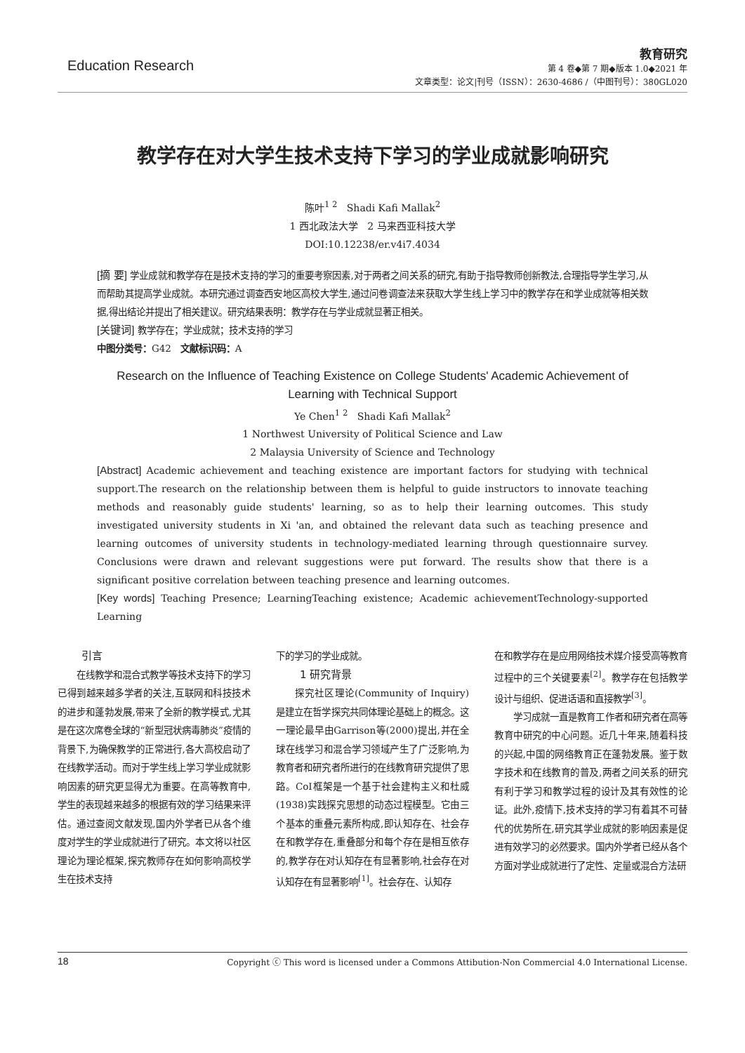Education Research
教育研究
第 4 卷◆第 7 期◆版本 1.0◆2021 年
文章类型：论文|刊号（ISSN）：2630-4686 /（中图刊号）：380GL020
教学存在对大学生技术支持下学习的学业成就影响研究
陈叶<sup>1 2</sup> Shadi Kafi Mallak<sup>2</sup>
1 西北政法大学 2 马来西亚科技大学
DOI:10.12238/er.v4i7.4034
[摘 要] 学业成就和教学存在是技术支持的学习的重要考察因素,对于两者之间关系的研究,有助于指导教师创新教法,合理指导学生学习,从而帮助其提高学业成就。本研究通过调查西安地区高校大学生,通过问卷调查法来获取大学生线上学习中的教学存在和学业成就等相关数据,得出结论并提出了相关建议。研究结果表明：教学存在与学业成就显著正相关。
[关键词] 教学存在；学业成就；技术支持的学习
中图分类号：G42 文献标识码：A
Research on the Influence of Teaching Existence on College Students' Academic Achievement of Learning with Technical Support
Ye Chen<sup>1 2</sup> Shadi Kafi Mallak<sup>2</sup>
1 Northwest University of Political Science and Law
2 Malaysia University of Science and Technology
[Abstract] Academic achievement and teaching existence are important factors for studying with technical support.The research on the relationship between them is helpful to guide instructors to innovate teaching methods and reasonably guide students' learning, so as to help their learning outcomes. This study investigated university students in Xi 'an, and obtained the relevant data such as teaching presence and learning outcomes of university students in technology-mediated learning through questionnaire survey. Conclusions were drawn and relevant suggestions were put forward. The results show that there is a significant positive correlation between teaching presence and learning outcomes.
[Key words] Teaching Presence; LearningTeaching existence; Academic achievementTechnology-supported Learning
引言
在线教学和混合式教学等技术支持下的学习已得到越来越多学者的关注,互联网和科技技术的进步和蓬勃发展,带来了全新的教学模式,尤其是在这次席卷全球的“新型冠状病毒肺炎”疫情的背景下,为确保教学的正常进行,各大高校启动了在线教学活动。而对于学生线上学习学业成就影响因素的研究更显得尤为重要。在高等教育中,学生的表现越来越多的根据有效的学习结果来评估。通过查阅文献发现,国内外学者已从各个维度对学生的学业成就进行了研究。本文将以社区理论为理论框架,探究教师存在如何影响高校学生在技术支持
下的学习的学业成就。
1 研究背景
探究社区理论(Community of Inquiry)是建立在哲学探究共同体理论基础上的概念。这一理论最早由Garrison等(2000)提出,并在全球在线学习和混合学习领域产生了广泛影响,为教育者和研究者所进行的在线教育研究提供了思路。CoI框架是一个基于社会建构主义和杜威(1938)实践探究思想的动态过程模型。它由三个基本的重叠元素所构成,即认知存在、社会存在和教学存在,重叠部分和每个存在是相互依存的,教学存在对认知存在有显著影响,社会存在对认知存在有显著影响<sup>[1]</sup>。社会存在、认知存
在和教学存在是应用网络技术媒介接受高等教育过程中的三个关键要素<sup>[2]</sup>。教学存在包括教学设计与组织、促进话语和直接教学<sup>[3]</sup>。
学习成就一直是教育工作者和研究者在高等教育中研究的中心问题。近几十年来,随着科技的兴起,中国的网络教育正在蓬勃发展。鉴于数字技术和在线教育的普及,两者之间关系的研究有利于学习和教学过程的设计及其有效性的论证。此外,疫情下,技术支持的学习有着其不可替代的优势所在,研究其学业成就的影响因素是促进有效学习的必然要求。国内外学者已经从各个方面对学业成就进行了定性、定量或混合方法研
18 Copyright ⓒ This word is licensed under a Commons Attibution-Non Commercial 4.0 International License.